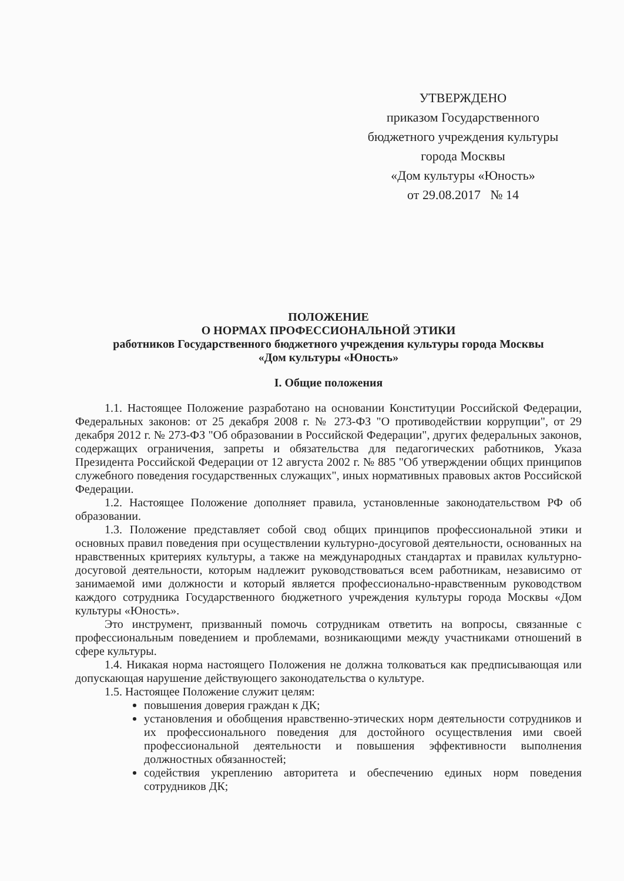УТВЕРЖДЕНО
приказом Государственного
бюджетного учреждения культуры
города Москвы
«Дом культуры «Юность»
от 29.08.2017 № 14
ПОЛОЖЕНИЕ
О НОРМАХ ПРОФЕССИОНАЛЬНОЙ ЭТИКИ
работников Государственного бюджетного учреждения культуры города Москвы
«Дом культуры «Юность»
I. Общие положения
1.1. Настоящее Положение разработано на основании Конституции Российской Федерации, Федеральных законов: от 25 декабря 2008 г. № 273-ФЗ "О противодействии коррупции", от 29 декабря 2012 г. № 273-ФЗ "Об образовании в Российской Федерации", других федеральных законов, содержащих ограничения, запреты и обязательства для педагогических работников, Указа Президента Российской Федерации от 12 августа 2002 г. № 885 "Об утверждении общих принципов служебного поведения государственных служащих", иных нормативных правовых актов Российской Федерации.
1.2. Настоящее Положение дополняет правила, установленные законодательством РФ об образовании.
1.3. Положение представляет собой свод общих принципов профессиональной этики и основных правил поведения при осуществлении культурно-досуговой деятельности, основанных на нравственных критериях культуры, а также на международных стандартах и правилах культурно-досуговой деятельности, которым надлежит руководствоваться всем работникам, независимо от занимаемой ими должности и который является профессионально-нравственным руководством каждого сотрудника Государственного бюджетного учреждения культуры города Москвы «Дом культуры «Юность».
Это инструмент, призванный помочь сотрудникам ответить на вопросы, связанные с профессиональным поведением и проблемами, возникающими между участниками отношений в сфере культуры.
1.4. Никакая норма настоящего Положения не должна толковаться как предписывающая или допускающая нарушение действующего законодательства о культуре.
1.5. Настоящее Положение служит целям:
повышения доверия граждан к ДК;
установления и обобщения нравственно-этических норм деятельности сотрудников и их профессионального поведения для достойного осуществления ими своей профессиональной деятельности и повышения эффективности выполнения должностных обязанностей;
содействия укреплению авторитета и обеспечению единых норм поведения сотрудников ДК;